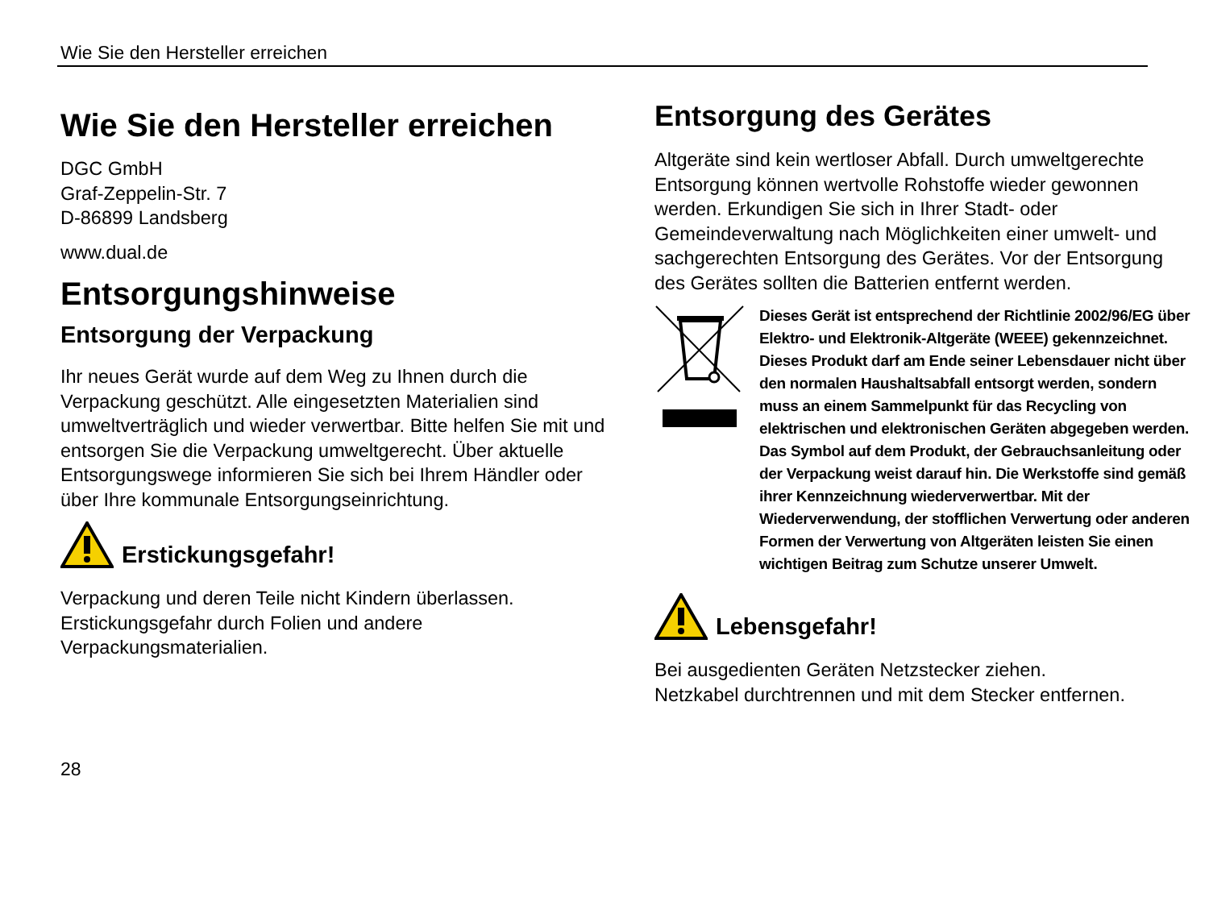Wie Sie den Hersteller erreichen
Wie Sie den Hersteller erreichen
DGC GmbH
Graf-Zeppelin-Str. 7
D-86899 Landsberg
www.dual.de
Entsorgungshinweise
Entsorgung der Verpackung
Ihr neues Gerät wurde auf dem Weg zu Ihnen durch die Verpackung geschützt. Alle eingesetzten Materialien sind umweltverträglich und wieder verwertbar. Bitte helfen Sie mit und entsorgen Sie die Verpackung umweltgerecht. Über aktuelle Entsorgungswege informieren Sie sich bei Ihrem Händler oder über Ihre kommunale Entsorgungseinrichtung.
Erstickungsgefahr!
Verpackung und deren Teile nicht Kindern überlassen.
Erstickungsgefahr durch Folien und andere Verpackungsmaterialien.
Entsorgung des Gerätes
Altgeräte sind kein wertloser Abfall. Durch umweltgerechte Entsorgung können wertvolle Rohstoffe wieder gewonnen werden. Erkundigen Sie sich in Ihrer Stadt- oder Gemeindeverwaltung nach Möglichkeiten einer umwelt- und sachgerechten Entsorgung des Gerätes. Vor der Entsorgung des Gerätes sollten die Batterien entfernt werden.
Dieses Gerät ist entsprechend der Richtlinie 2002/96/EG über Elektro- und Elektronik-Altgeräte (WEEE) gekennzeichnet.
Dieses Produkt darf am Ende seiner Lebensdauer nicht über den normalen Haushaltsabfall entsorgt werden, sondern muss an einem Sammelpunkt für das Recycling von elektrischen und elektronischen Geräten abgegeben werden. Das Symbol auf dem Produkt, der Gebrauchsanleitung oder der Verpackung weist darauf hin. Die Werkstoffe sind gemäß ihrer Kennzeichnung wiederverwertbar. Mit der Wiederverwendung, der stofflichen Verwertung oder anderen Formen der Verwertung von Altgeräten leisten Sie einen wichtigen Beitrag zum Schutze unserer Umwelt.
Lebensgefahr!
Bei ausgedienten Geräten Netzstecker ziehen.
Netzkabel durchtrennen und mit dem Stecker entfernen.
28